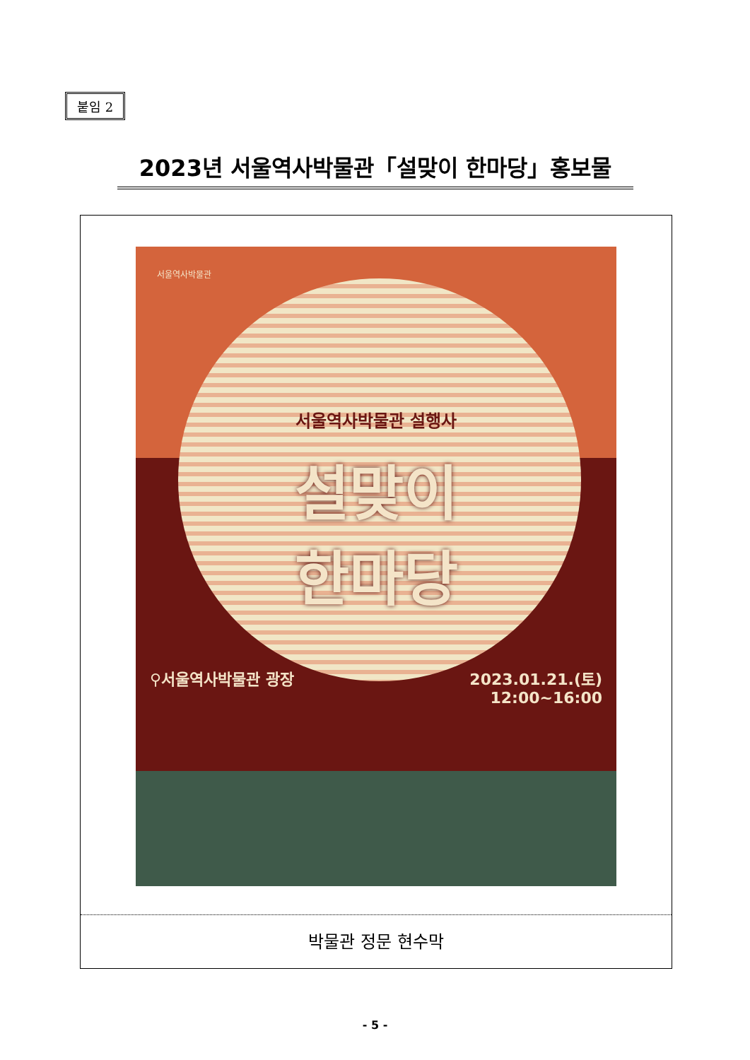붙임 2
2023년 서울역사박물관「설맞이 한마당」홍보물
서울역사박물관
서울역사박물관 설행사
설맞이
한마당
⚲서울역사박물관 광장 2023.01.21.(토)
12:00~16:00
박물관 정문 현수막
- 5 -